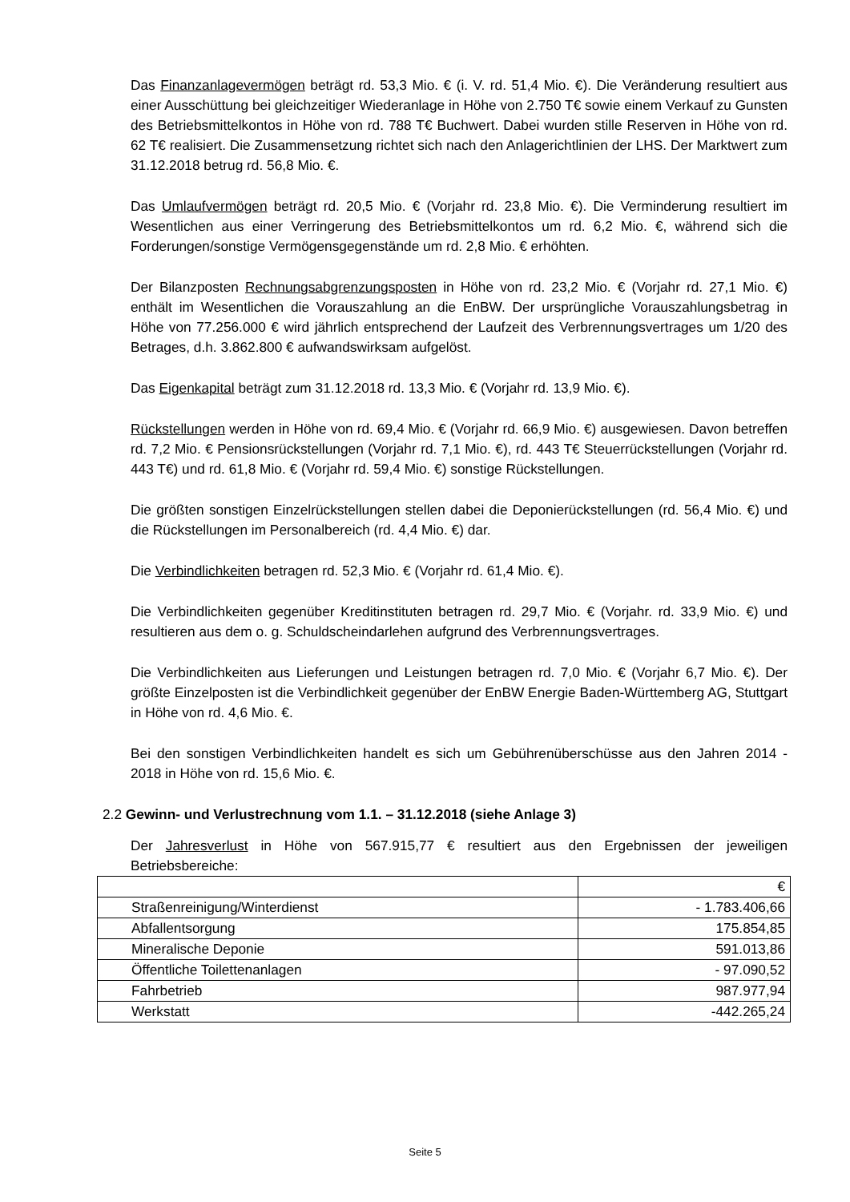Das Finanzanlagevermögen beträgt rd. 53,3 Mio. € (i. V. rd. 51,4 Mio. €). Die Veränderung resultiert aus einer Ausschüttung bei gleichzeitiger Wiederanlage in Höhe von 2.750 T€ sowie einem Verkauf zu Gunsten des Betriebsmittelkontos in Höhe von rd. 788 T€ Buchwert. Dabei wurden stille Reserven in Höhe von rd. 62 T€ realisiert. Die Zusammensetzung richtet sich nach den Anlagerichtlinien der LHS. Der Marktwert zum 31.12.2018 betrug rd. 56,8 Mio. €.
Das Umlaufvermögen beträgt rd. 20,5 Mio. € (Vorjahr rd. 23,8 Mio. €). Die Verminderung resultiert im Wesentlichen aus einer Verringerung des Betriebsmittelkontos um rd. 6,2 Mio. €, während sich die Forderungen/sonstige Vermögensgegenstände um rd. 2,8 Mio. € erhöhten.
Der Bilanzposten Rechnungsabgrenzungsposten in Höhe von rd. 23,2 Mio. € (Vorjahr rd. 27,1 Mio. €) enthält im Wesentlichen die Vorauszahlung an die EnBW. Der ursprüngliche Vorauszahlungsbetrag in Höhe von 77.256.000 € wird jährlich entsprechend der Laufzeit des Verbrennungsvertrages um 1/20 des Betrages, d.h. 3.862.800 € aufwandswirksam aufgelöst.
Das Eigenkapital beträgt zum 31.12.2018 rd. 13,3 Mio. € (Vorjahr rd. 13,9 Mio. €).
Rückstellungen werden in Höhe von rd. 69,4 Mio. € (Vorjahr rd. 66,9 Mio. €) ausgewiesen. Davon betreffen rd. 7,2 Mio. € Pensionsrückstellungen (Vorjahr rd. 7,1 Mio. €), rd. 443 T€ Steuerrückstellungen (Vorjahr rd. 443 T€) und rd. 61,8 Mio. € (Vorjahr rd. 59,4 Mio. €) sonstige Rückstellungen.
Die größten sonstigen Einzelrückstellungen stellen dabei die Deponierückstellungen (rd. 56,4 Mio. €) und die Rückstellungen im Personalbereich (rd. 4,4 Mio. €) dar.
Die Verbindlichkeiten betragen rd. 52,3 Mio. € (Vorjahr rd. 61,4 Mio. €).
Die Verbindlichkeiten gegenüber Kreditinstituten betragen rd. 29,7 Mio. € (Vorjahr. rd. 33,9 Mio. €) und resultieren aus dem o. g. Schuldscheindarlehen aufgrund des Verbrennungsvertrages.
Die Verbindlichkeiten aus Lieferungen und Leistungen betragen rd. 7,0 Mio. € (Vorjahr 6,7 Mio. €). Der größte Einzelposten ist die Verbindlichkeit gegenüber der EnBW Energie Baden-Württemberg AG, Stuttgart in Höhe von rd. 4,6 Mio. €.
Bei den sonstigen Verbindlichkeiten handelt es sich um Gebührenüberschüsse aus den Jahren 2014 - 2018 in Höhe von rd. 15,6 Mio. €.
2.2 Gewinn- und Verlustrechnung vom 1.1. – 31.12.2018 (siehe Anlage 3)
Der Jahresverlust in Höhe von 567.915,77 € resultiert aus den Ergebnissen der jeweiligen Betriebsbereiche:
| | € |
| Straßenreinigung/Winterdienst | - 1.783.406,66 |
| Abfallentsorgung | 175.854,85 |
| Mineralische Deponie | 591.013,86 |
| Öffentliche Toilettenanlagen | - 97.090,52 |
| Fahrbetrieb | 987.977,94 |
| Werkstatt | -442.265,24 |
Seite 5